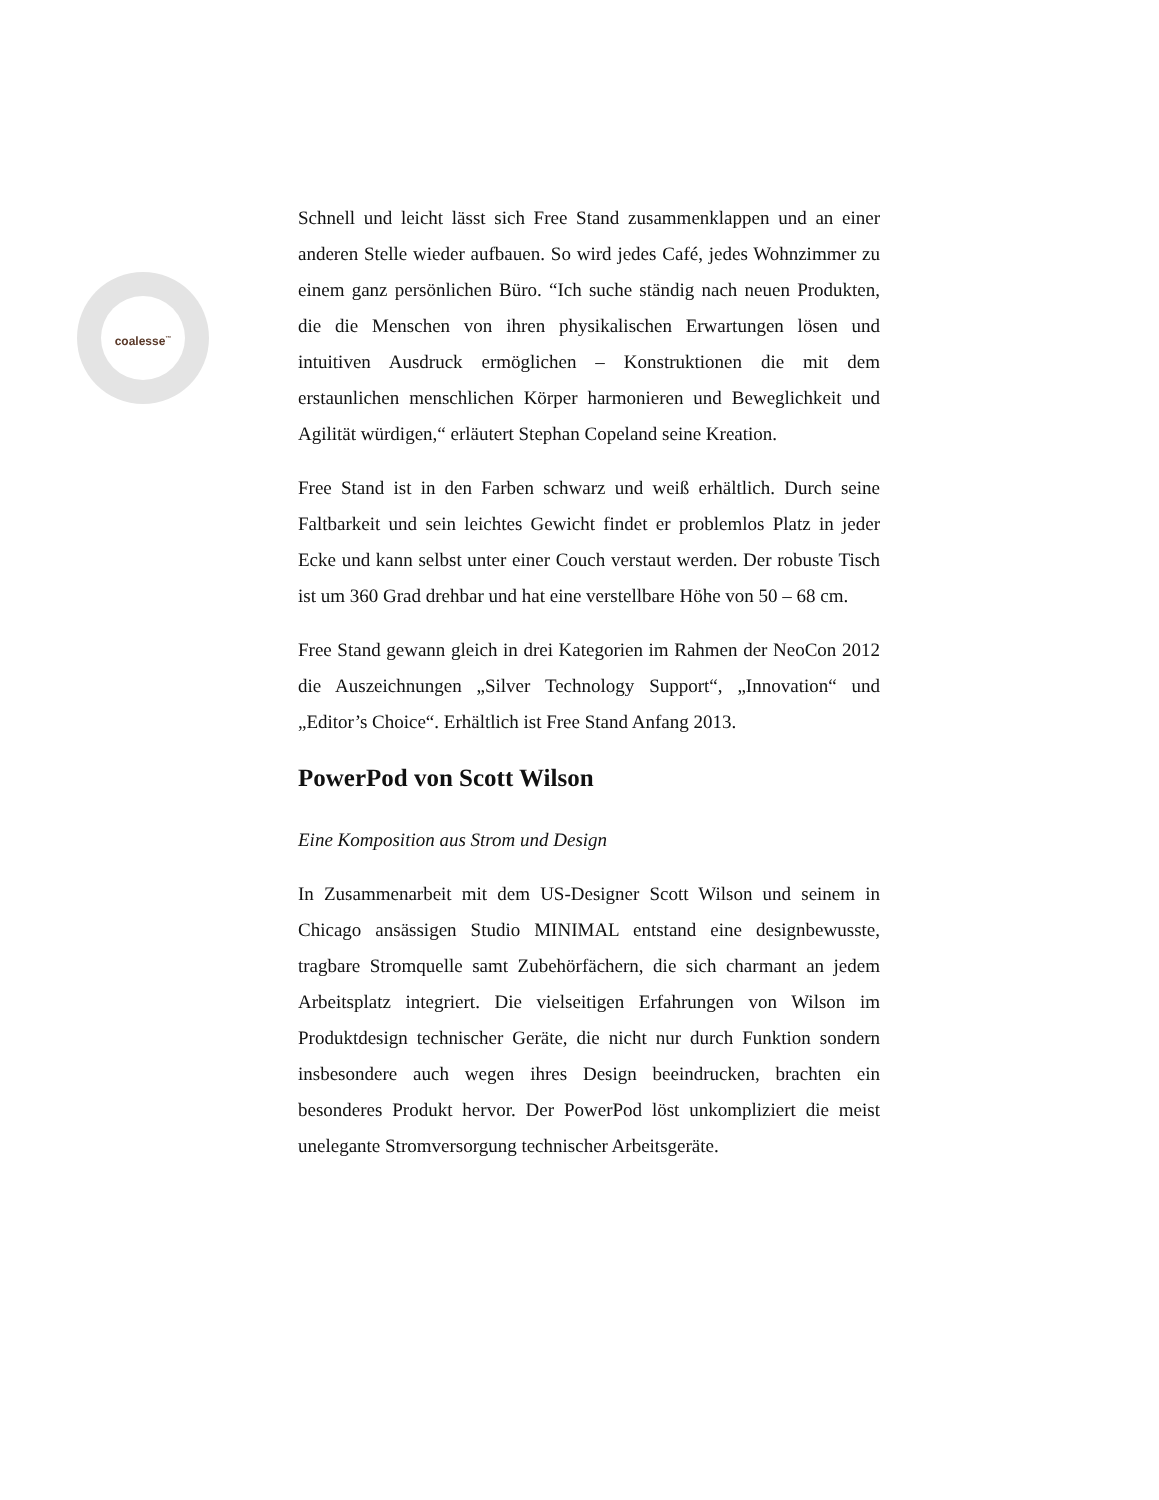coalesse<sup>™</sup>
Schnell und leicht lässt sich Free Stand zusammenklappen und an einer anderen Stelle wieder aufbauen. So wird jedes Café, jedes Wohnzimmer zu einem ganz persönlichen Büro. “Ich suche ständig nach neuen Produkten, die die Menschen von ihren physikalischen Erwartungen lösen und intuitiven Ausdruck ermöglichen – Konstruktionen die mit dem erstaunlichen menschlichen Körper harmonieren und Beweglichkeit und Agilität würdigen,“ erläutert Stephan Copeland seine Kreation.
Free Stand ist in den Farben schwarz und weiß erhältlich. Durch seine Faltbarkeit und sein leichtes Gewicht findet er problemlos Platz in jeder Ecke und kann selbst unter einer Couch verstaut werden. Der robuste Tisch ist um 360 Grad drehbar und hat eine verstellbare Höhe von 50 – 68 cm.
Free Stand gewann gleich in drei Kategorien im Rahmen der NeoCon 2012 die Auszeichnungen „Silver Technology Support“, „Innovation“ und „Editor’s Choice“. Erhältlich ist Free Stand Anfang 2013.
PowerPod von Scott Wilson
Eine Komposition aus Strom und Design
In Zusammenarbeit mit dem US-Designer Scott Wilson und seinem in Chicago ansässigen Studio MINIMAL entstand eine designbewusste, tragbare Stromquelle samt Zubehörfächern, die sich charmant an jedem Arbeitsplatz integriert. Die vielseitigen Erfahrungen von Wilson im Produktdesign technischer Geräte, die nicht nur durch Funktion sondern insbesondere auch wegen ihres Design beeindrucken, brachten ein besonderes Produkt hervor. Der PowerPod löst unkompliziert die meist unelegante Stromversorgung technischer Arbeitsgeräte.